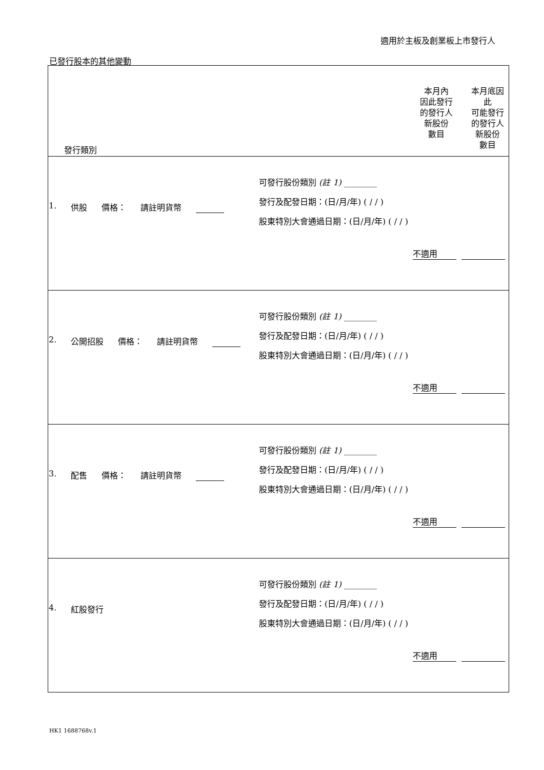適用於主板及創業板上市發行人
已發行股本的其他變動
| 發行類別 本月內 因此發行 的發行人 新股份 數目 本月底因 此 可能發行 的發行人 新股份 數目 |
| --- |
| 1. 供股 價格： 請註明貨幣 可發行股份類別 (註 1) ________ 發行及配發日期：(日/月/年) ( / / ) 股東特別大會通過日期：(日/月/年) ( / / ) 不適用 |
| 2. 公開招股 價格： 請註明貨幣 可發行股份類別 (註 1) ________ 發行及配發日期：(日/月/年) ( / / ) 股東特別大會通過日期：(日/月/年) ( / / ) 不適用 |
| 3. 配售 價格： 請註明貨幣 可發行股份類別 (註 1) ________ 發行及配發日期：(日/月/年) ( / / ) 股東特別大會通過日期：(日/月/年) ( / / ) 不適用 |
| 4. 紅股發行 可發行股份類別 (註 1) ________ 發行及配發日期：(日/月/年) ( / / ) 股東特別大會通過日期：(日/月/年) ( / / ) 不適用 |
HK1 1688768v.1